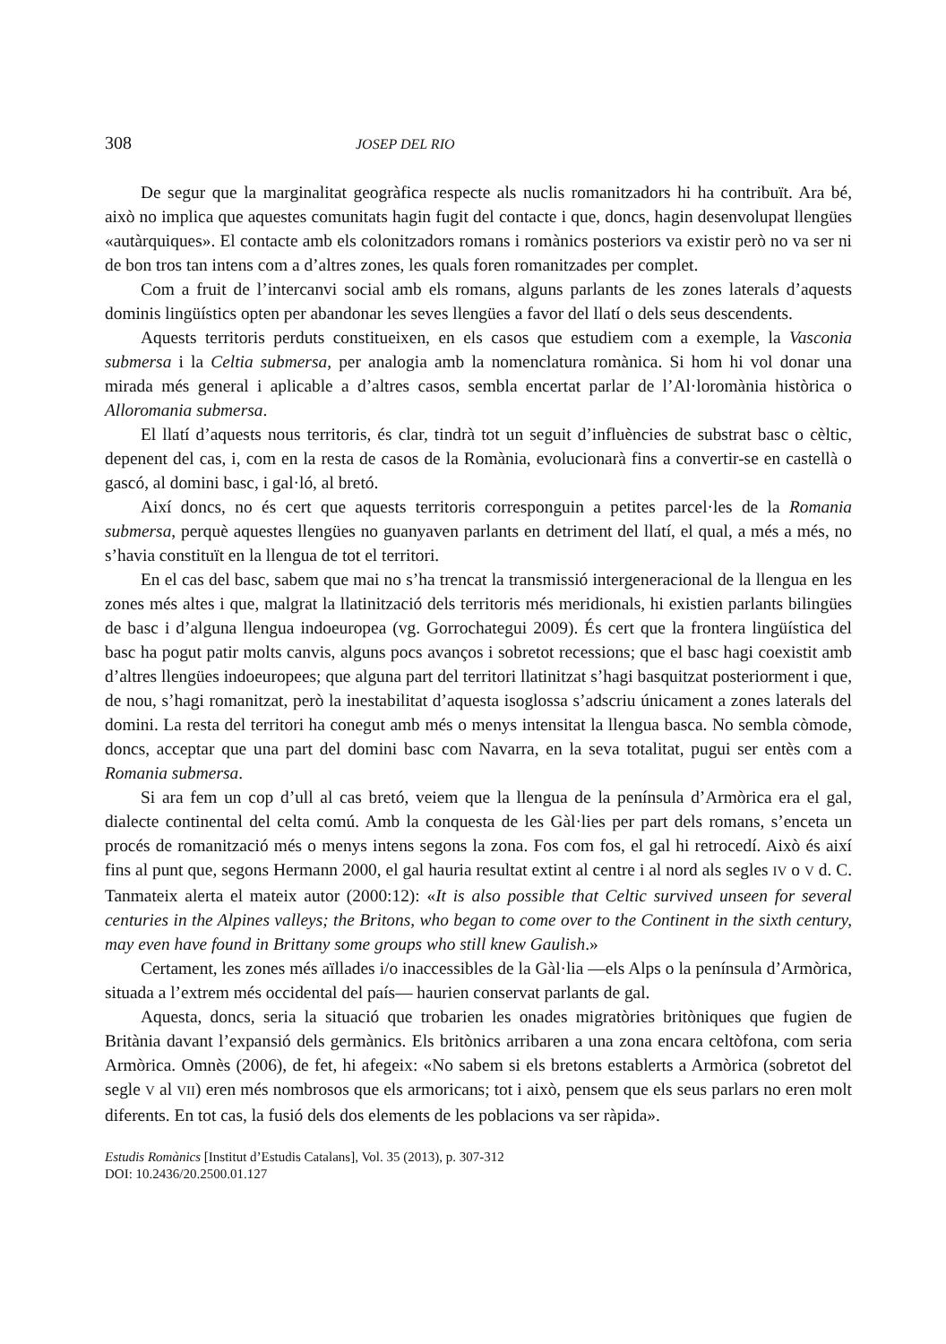308 JOSEP DEL RIO
De segur que la marginalitat geogràfica respecte als nuclis romanitzadors hi ha contribuït. Ara bé, això no implica que aquestes comunitats hagin fugit del contacte i que, doncs, hagin desenvolupat llengües «autàrquiques». El contacte amb els colonitzadors romans i romànics posteriors va existir però no va ser ni de bon tros tan intens com a d’altres zones, les quals foren romanitzades per complet.
Com a fruit de l’intercanvi social amb els romans, alguns parlants de les zones laterals d’aquests dominis lingüístics opten per abandonar les seves llengües a favor del llatí o dels seus descendents.
Aquests territoris perduts constitueixen, en els casos que estudiem com a exemple, la Vasconia submersa i la Celtia submersa, per analogia amb la nomenclatura romànica. Si hom hi vol donar una mirada més general i aplicable a d’altres casos, sembla encertat parlar de l’Al·loromània històrica o Alloromania submersa.
El llatí d’aquests nous territoris, és clar, tindrà tot un seguit d’influències de substrat basc o cèltic, depenent del cas, i, com en la resta de casos de la Romània, evolucionarà fins a convertir-se en castellà o gascó, al domini basc, i gal·ló, al bretó.
Així doncs, no és cert que aquests territoris corresponguin a petites parcel·les de la Romania submersa, perquè aquestes llengües no guanyaven parlants en detriment del llatí, el qual, a més a més, no s’havia constituït en la llengua de tot el territori.
En el cas del basc, sabem que mai no s’ha trencat la transmissió intergeneracional de la llengua en les zones més altes i que, malgrat la llatinització dels territoris més meridionals, hi existien parlants bilingües de basc i d’alguna llengua indoeuropea (vg. Gorrochategui 2009). És cert que la frontera lingüística del basc ha pogut patir molts canvis, alguns pocs avanços i sobretot recessions; que el basc hagi coexistit amb d’altres llengües indoeuropees; que alguna part del territori llatinitzat s’hagi basquitzat posteriorment i que, de nou, s’hagi romanitzat, però la inestabilitat d’aquesta isoglossa s’adscriu únicament a zones laterals del domini. La resta del territori ha conegut amb més o menys intensitat la llengua basca. No sembla còmode, doncs, acceptar que una part del domini basc com Navarra, en la seva totalitat, pugui ser entès com a Romania submersa.
Si ara fem un cop d’ull al cas bretó, veiem que la llengua de la península d’Armòrica era el gal, dialecte continental del celta comú. Amb la conquesta de les Gàl·lies per part dels romans, s’enceta un procés de romanització més o menys intens segons la zona. Fos com fos, el gal hi retrocedí. Això és així fins al punt que, segons Hermann 2000, el gal hauria resultat extint al centre i al nord als segles IV o V d. C. Tanmateix alerta el mateix autor (2000:12): «It is also possible that Celtic survived unseen for several centuries in the Alpines valleys; the Britons, who began to come over to the Continent in the sixth century, may even have found in Brittany some groups who still knew Gaulish.»
Certament, les zones més aïllades i/o inaccessibles de la Gàl·lia —els Alps o la península d’Armòrica, situada a l’extrem més occidental del país— haurien conservat parlants de gal.
Aquesta, doncs, seria la situació que trobarien les onades migratòries britòniques que fugien de Britània davant l’expansió dels germànics. Els britònics arribaren a una zona encara celtòfona, com seria Armòrica. Omnès (2006), de fet, hi afegeix: «No sabem si els bretons establerts a Armòrica (sobretot del segle V al VII) eren més nombrosos que els armoricans; tot i això, pensem que els seus parlars no eren molt diferents. En tot cas, la fusió dels dos elements de les poblacions va ser ràpida».
Estudis Romànics [Institut d’Estudis Catalans], Vol. 35 (2013), p. 307-312
DOI: 10.2436/20.2500.01.127